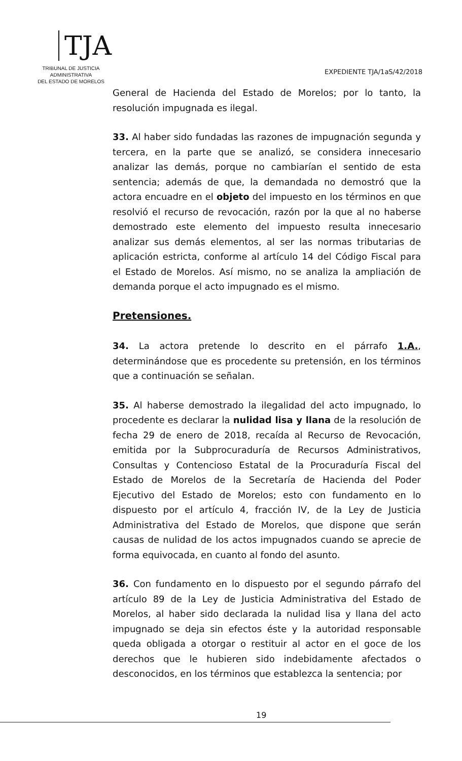TJA
TRIBUNAL DE JUSTICIA ADMINISTRATIVA
DEL ESTADO DE MORELOS
EXPEDIENTE TJA/1aS/42/2018
General de Hacienda del Estado de Morelos; por lo tanto, la resolución impugnada es ilegal.
33. Al haber sido fundadas las razones de impugnación segunda y tercera, en la parte que se analizó, se considera innecesario analizar las demás, porque no cambiarían el sentido de esta sentencia; además de que, la demandada no demostró que la actora encuadre en el objeto del impuesto en los términos en que resolvió el recurso de revocación, razón por la que al no haberse demostrado este elemento del impuesto resulta innecesario analizar sus demás elementos, al ser las normas tributarias de aplicación estricta, conforme al artículo 14 del Código Fiscal para el Estado de Morelos. Así mismo, no se analiza la ampliación de demanda porque el acto impugnado es el mismo.
Pretensiones.
34. La actora pretende lo descrito en el párrafo 1.A., determinándose que es procedente su pretensión, en los términos que a continuación se señalan.
35. Al haberse demostrado la ilegalidad del acto impugnado, lo procedente es declarar la nulidad lisa y llana de la resolución de fecha 29 de enero de 2018, recaída al Recurso de Revocación, emitida por la Subprocuraduría de Recursos Administrativos, Consultas y Contencioso Estatal de la Procuraduría Fiscal del Estado de Morelos de la Secretaría de Hacienda del Poder Ejecutivo del Estado de Morelos; esto con fundamento en lo dispuesto por el artículo 4, fracción IV, de la Ley de Justicia Administrativa del Estado de Morelos, que dispone que serán causas de nulidad de los actos impugnados cuando se aprecie de forma equivocada, en cuanto al fondo del asunto.
36. Con fundamento en lo dispuesto por el segundo párrafo del artículo 89 de la Ley de Justicia Administrativa del Estado de Morelos, al haber sido declarada la nulidad lisa y llana del acto impugnado se deja sin efectos éste y la autoridad responsable queda obligada a otorgar o restituir al actor en el goce de los derechos que le hubieren sido indebidamente afectados o desconocidos, en los términos que establezca la sentencia; por
19